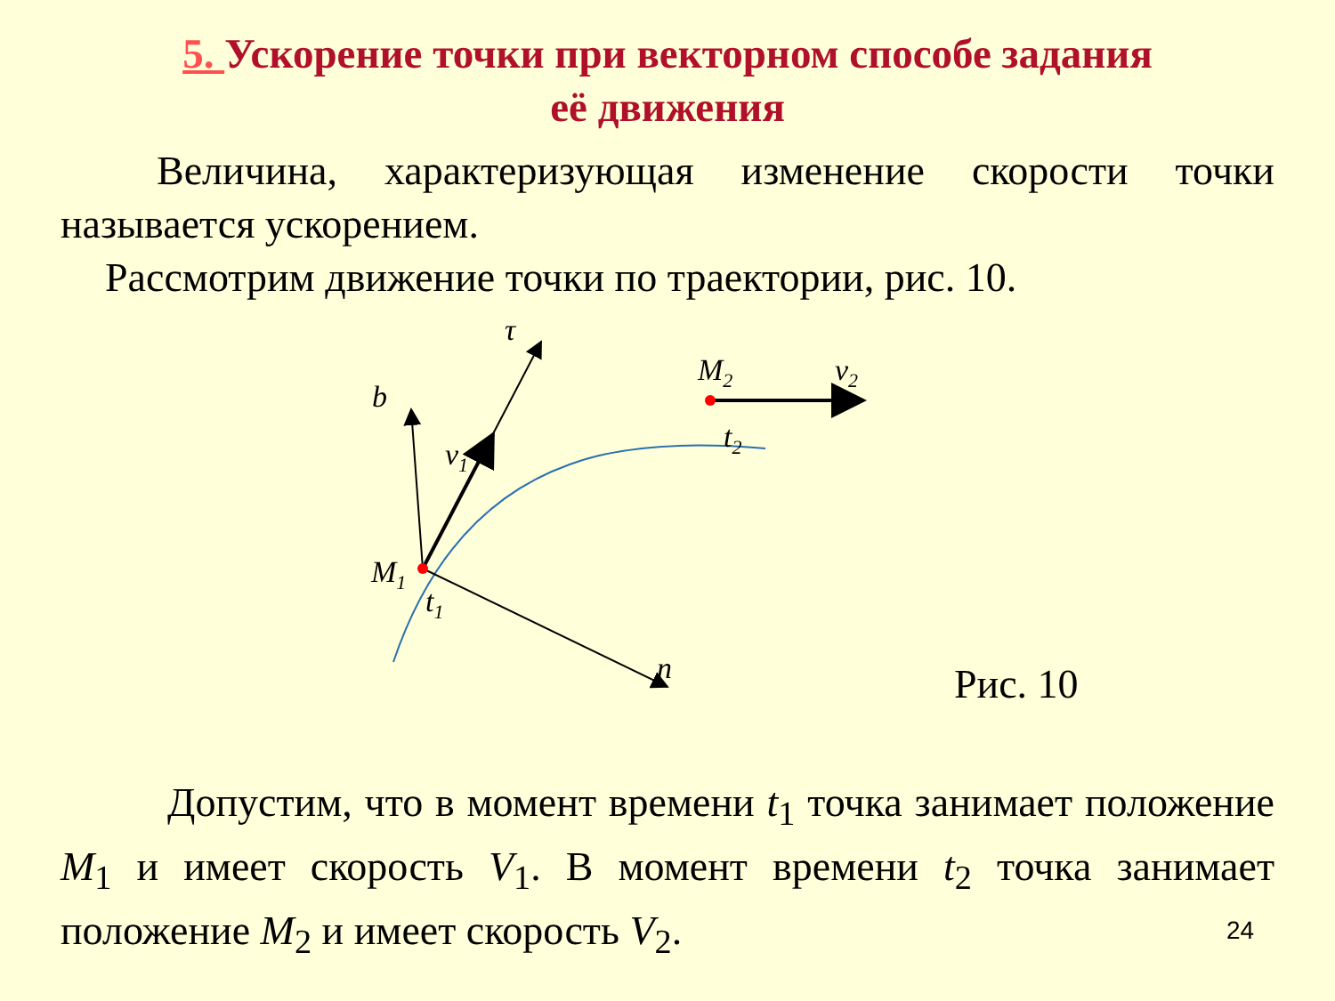5. Ускорение точки при векторном способе задания
её движения
Величина, характеризующая изменение скорости точки называется ускорением.
Рассмотрим движение точки по траектории, рис. 10.
b
τ
v1
M1
t1
n
M2
t2
v2
Рис. 10
Допустим, что в момент времени t<sub>1</sub> точка занимает положение M<sub>1</sub> и имеет скорость V<sub>1</sub>. В момент времени t<sub>2</sub> точка занимает положение M<sub>2</sub> и имеет скорость V<sub>2</sub>.
24